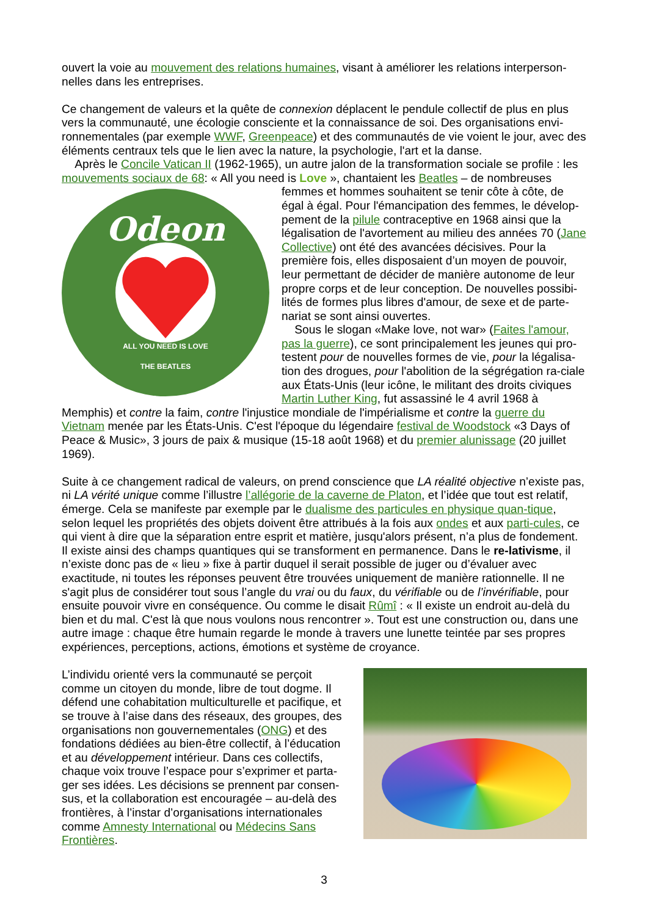ouvert la voie au mouvement des relations humaines, visant à améliorer les relations interperson-nelles dans les entreprises.
Ce changement de valeurs et la quête de connexion déplacent le pendule collectif de plus en plus vers la communauté, une écologie consciente et la connaissance de soi. Des organisations envi-ronnementales (par exemple WWF, Greenpeace) et des communautés de vie voient le jour, avec des éléments centraux tels que le lien avec la nature, la psychologie, l'art et la danse.
Après le Concile Vatican II (1962-1965), un autre jalon de la transformation sociale se profile : les mouvements sociaux de 68: « All you need is Love », chantaient les Beatles – de nombreuses
Odeon
ALL YOU NEED IS LOVE
THE BEATLES
femmes et hommes souhaitent se tenir côte à côte, de égal à égal. Pour l'émancipation des femmes, le dévelop-pement de la pilule contraceptive en 1968 ainsi que la légalisation de l'avortement au milieu des années 70 (Jane Collective) ont été des avancées décisives. Pour la première fois, elles disposaient d’un moyen de pouvoir, leur permettant de décider de manière autonome de leur propre corps et de leur conception. De nouvelles possibi-lités de formes plus libres d'amour, de sexe et de parte-nariat se sont ainsi ouvertes.
Sous le slogan «Make love, not war» (Faites l'amour, pas la guerre), ce sont principalement les jeunes qui pro-testent pour de nouvelles formes de vie, pour la légalisa-tion des drogues, pour l'abolition de la ségrégation ra-ciale aux États-Unis (leur icône, le militant des droits civiques Martin Luther King, fut assassiné le 4 avril 1968 à Memphis) et contre la faim, contre l'injustice mondiale de l'impérialisme et contre la guerre du Vietnam menée par les États-Unis. C'est l'époque du légendaire festival de Woodstock «3 Days of Peace & Music», 3 jours de paix & musique (15-18 août 1968) et du premier alunissage (20 juillet 1969).
Suite à ce changement radical de valeurs, on prend conscience que LA réalité objective n’existe pas, ni LA vérité unique comme l’illustre l’allégorie de la caverne de Platon, et l’idée que tout est relatif, émerge. Cela se manifeste par exemple par le dualisme des particules en physique quan-tique, selon lequel les propriétés des objets doivent être attribués à la fois aux ondes et aux parti-cules, ce qui vient à dire que la séparation entre esprit et matière, jusqu'alors présent, n’a plus de fondement. Il existe ainsi des champs quantiques qui se transforment en permanence. Dans le re-lativisme, il n’existe donc pas de « lieu » fixe à partir duquel il serait possible de juger ou d’évaluer avec exactitude, ni toutes les réponses peuvent être trouvées uniquement de manière rationnelle. Il ne s'agit plus de considérer tout sous l’angle du vrai ou du faux, du vérifiable ou de l’invérifiable, pour ensuite pouvoir vivre en conséquence. Ou comme le disait Rûmî : « Il existe un endroit au-delà du bien et du mal. C'est là que nous voulons nous rencontrer ». Tout est une construction ou, dans une autre image : chaque être humain regarde le monde à travers une lunette teintée par ses propres expériences, perceptions, actions, émotions et système de croyance.
L’individu orienté vers la communauté se perçoit comme un citoyen du monde, libre de tout dogme. Il défend une cohabitation multiculturelle et pacifique, et se trouve à l’aise dans des réseaux, des groupes, des organisations non gouvernementales (ONG) et des fondations dédiées au bien-être collectif, à l’éducation et au développement intérieur. Dans ces collectifs, chaque voix trouve l’espace pour s’exprimer et parta-ger ses idées. Les décisions se prennent par consen-sus, et la collaboration est encouragée – au-delà des frontières, à l’instar d’organisations internationales comme Amnesty International ou Médecins Sans Frontières.
3